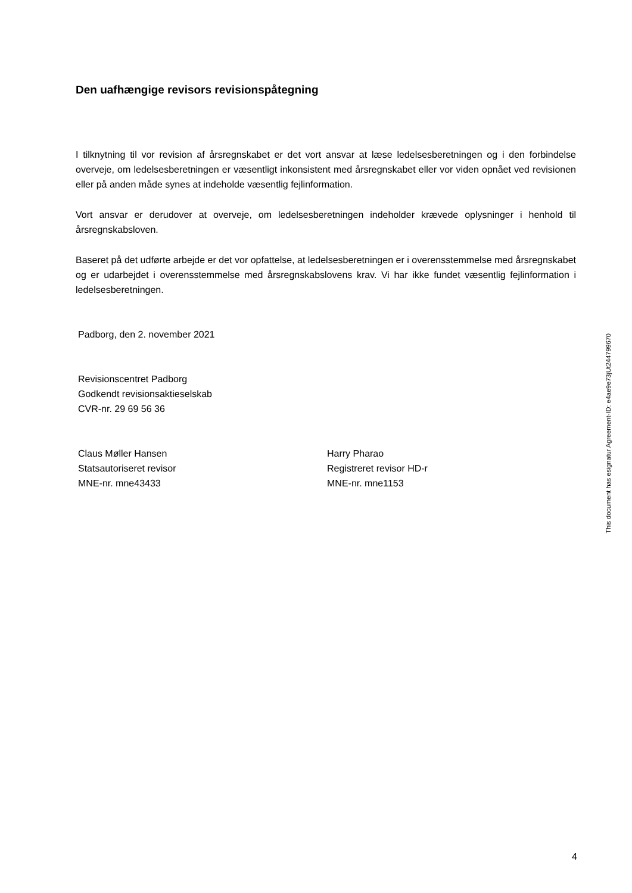Den uafhængige revisors revisionspåtegning
I tilknytning til vor revision af årsregnskabet er det vort ansvar at læse ledelsesberetningen og i den forbindelse overveje, om ledelsesberetningen er væsentligt inkonsistent med årsregnskabet eller vor viden opnået ved revisionen eller på anden måde synes at indeholde væsentlig fejlinformation.
Vort ansvar er derudover at overveje, om ledelsesberetningen indeholder krævede oplysninger i henhold til årsregnskabsloven.
Baseret på det udførte arbejde er det vor opfattelse, at ledelsesberetningen er i overensstemmelse med årsregnskabet og er udarbejdet i overensstemmelse med årsregnskabslovens krav. Vi har ikke fundet væsentlig fejlinformation i ledelsesberetningen.
Padborg, den 2. november 2021
Revisionscentret Padborg
Godkendt revisionsaktieselskab
CVR-nr. 29 69 56 36
Claus Møller Hansen
Statsautoriseret revisor
MNE-nr. mne43433
Harry Pharao
Registreret revisor HD-r
MNE-nr. mne1153
This document has esignatur Agreement-ID: e4ae9e73jUt244799670
4